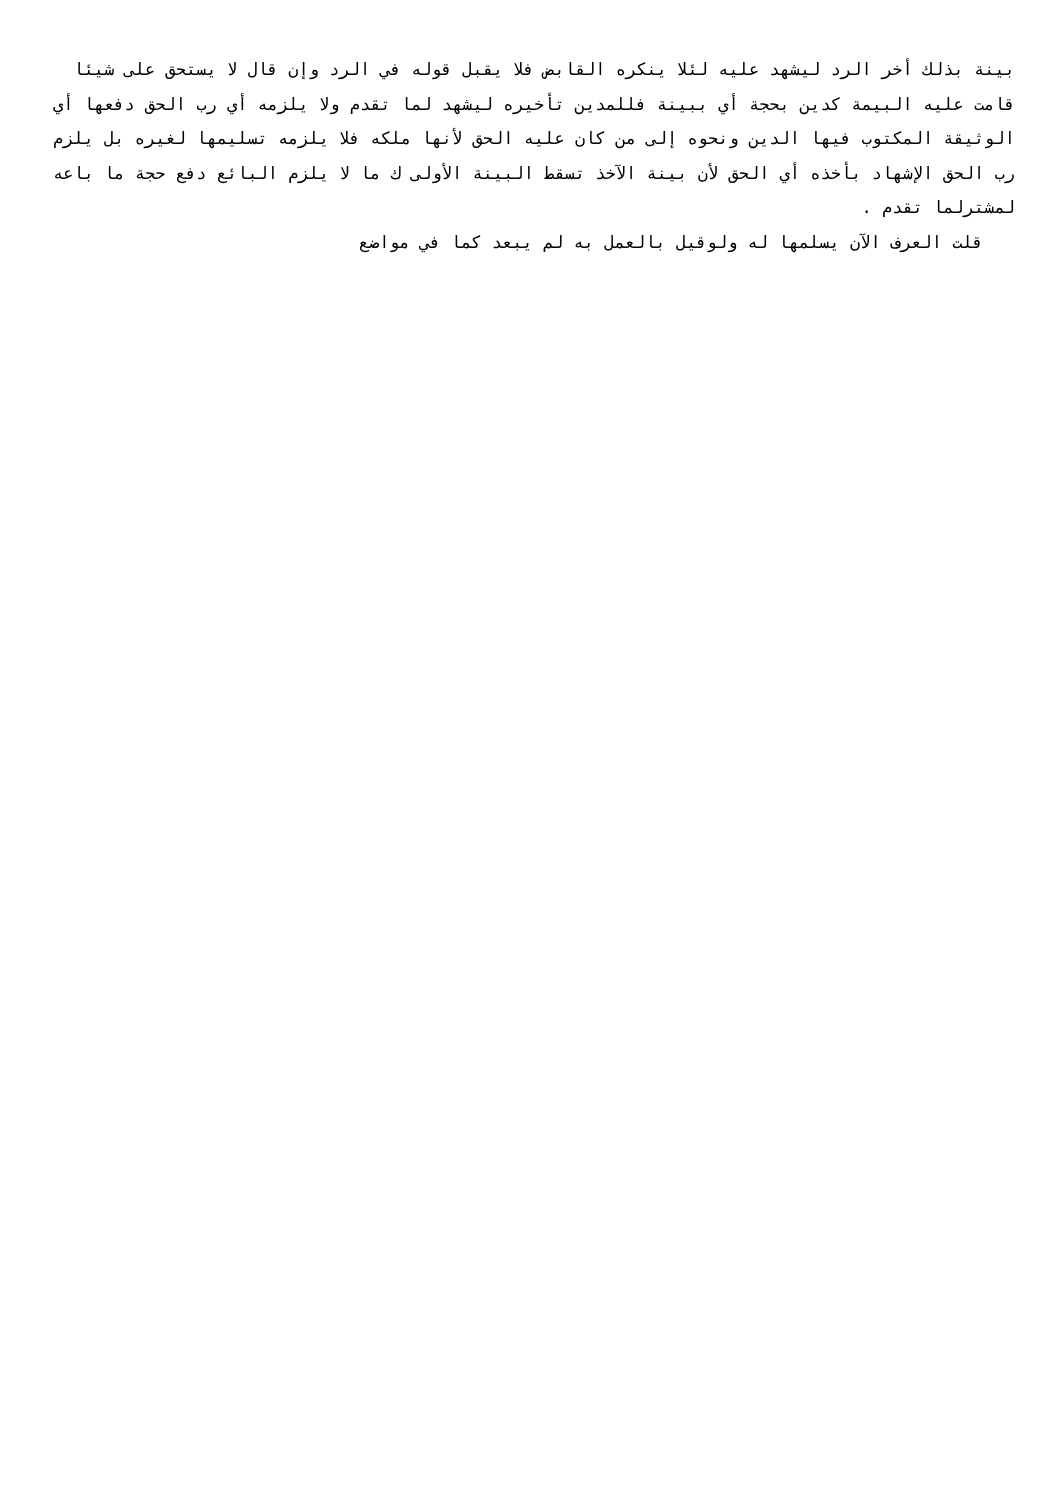بينة بذلك أخر الرد ليشهد عليه لئلا ينكره القابض فلا يقبل قوله في الرد وإن قال لا يستحق على شيئا قامت عليه البيمة كدين بحجة أي ببينة فللمدين تأخيره ليشهد لما تقدم ولا يلزمه أي رب الحق دفعها أي الوثيقة المكتوب فيها الدين ونحوه إلى من كان عليه الحق لأنها ملكه فلا يلزمه تسليمها لغيره بل يلزم رب الحق الإشهاد بأخذه أي الحق لأن بينة الآخذ تسقط البينة الأولى ك ما لا يلزم البائع دفع حجة ما باعه لمشترلما تقدم .
قلت العرف الآن يسلمها له ولوقيل بالعمل به لم يبعد كما في مواضع